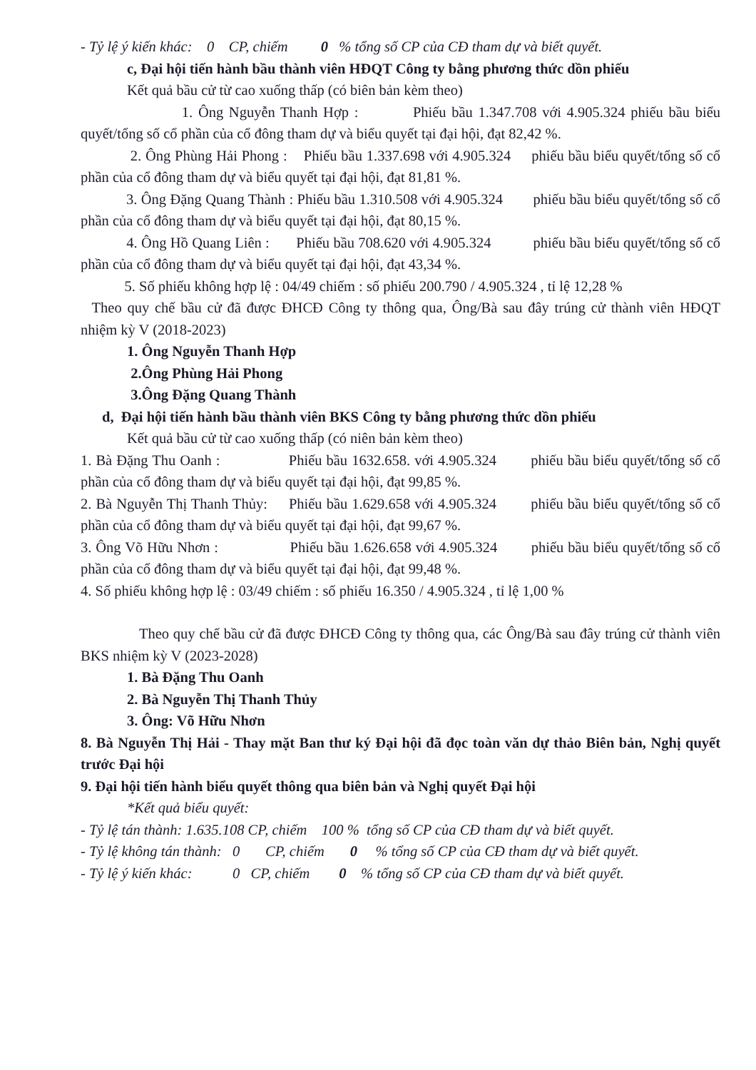- Tỷ lệ ý kiến khác: 0 CP, chiếm 0 % tổng số CP của CĐ tham dự và biết quyết.
c, Đại hội tiến hành bầu thành viên HĐQT Công ty bằng phương thức dồn phiếu
Kết quả bầu cử từ cao xuống thấp (có biên bản kèm theo)
1. Ông Nguyễn Thanh Hợp : Phiếu bầu 1.347.708 với 4.905.324 phiếu bầu biểu quyết/tổng số cổ phần của cổ đông tham dự và biểu quyết tại đại hội, đạt 82,42 %.
2. Ông Phùng Hải Phong : Phiếu bầu 1.337.698 với 4.905.324 phiếu bầu biểu quyết/tổng số cổ phần của cổ đông tham dự và biểu quyết tại đại hội, đạt 81,81 %.
3. Ông Đặng Quang Thành : Phiếu bầu 1.310.508 với 4.905.324 phiếu bầu biểu quyết/tổng số cổ phần của cổ đông tham dự và biểu quyết tại đại hội, đạt 80,15 %.
4. Ông Hồ Quang Liên : Phiếu bầu 708.620 với 4.905.324 phiếu bầu biểu quyết/tổng số cổ phần của cổ đông tham dự và biểu quyết tại đại hội, đạt 43,34 %.
5. Số phiếu không hợp lệ : 04/49 chiếm : số phiếu 200.790 / 4.905.324 , tỉ lệ 12,28 %
Theo quy chế bầu cử đã được ĐHCĐ Công ty thông qua, Ông/Bà sau đây trúng cử thành viên HĐQT nhiệm kỳ V (2018-2023)
1. Ông Nguyễn Thanh Hợp
2.Ông Phùng Hải Phong
3.Ông Đặng Quang Thành
d, Đại hội tiến hành bầu thành viên BKS Công ty bằng phương thức dồn phiếu
Kết quả bầu cử từ cao xuống thấp (có niên bản kèm theo)
1. Bà Đặng Thu Oanh : Phiếu bầu 1632.658. với 4.905.324 phiếu bầu biểu quyết/tổng số cổ phần của cổ đông tham dự và biểu quyết tại đại hội, đạt 99,85 %.
2. Bà Nguyễn Thị Thanh Thủy: Phiếu bầu 1.629.658 với 4.905.324 phiếu bầu biểu quyết/tổng số cổ phần của cổ đông tham dự và biểu quyết tại đại hội, đạt 99,67 %.
3. Ông Võ Hữu Nhơn : Phiếu bầu 1.626.658 với 4.905.324 phiếu bầu biểu quyết/tổng số cổ phần của cổ đông tham dự và biểu quyết tại đại hội, đạt 99,48 %.
4. Số phiếu không hợp lệ : 03/49 chiếm : số phiếu 16.350 / 4.905.324 , tỉ lệ 1,00 %
Theo quy chế bầu cử đã được ĐHCĐ Công ty thông qua, các Ông/Bà sau đây trúng cử thành viên BKS nhiệm kỳ V (2023-2028)
1. Bà Đặng Thu Oanh
2. Bà Nguyễn Thị Thanh Thủy
3. Ông: Võ Hữu Nhơn
8. Bà Nguyễn Thị Hải - Thay mặt Ban thư ký Đại hội đã đọc toàn văn dự thảo Biên bản, Nghị quyết trước Đại hội
9. Đại hội tiến hành biểu quyết thông qua biên bản và Nghị quyết Đại hội
*Kết quả biểu quyết:
- Tỷ lệ tán thành: 1.635.108 CP, chiếm 100 % tổng số CP của CĐ tham dự và biết quyết.
- Tỷ lệ không tán thành: 0 CP, chiếm 0 % tổng số CP của CĐ tham dự và biết quyết.
- Tỷ lệ ý kiến khác: 0 CP, chiếm 0 % tổng số CP của CĐ tham dự và biết quyết.